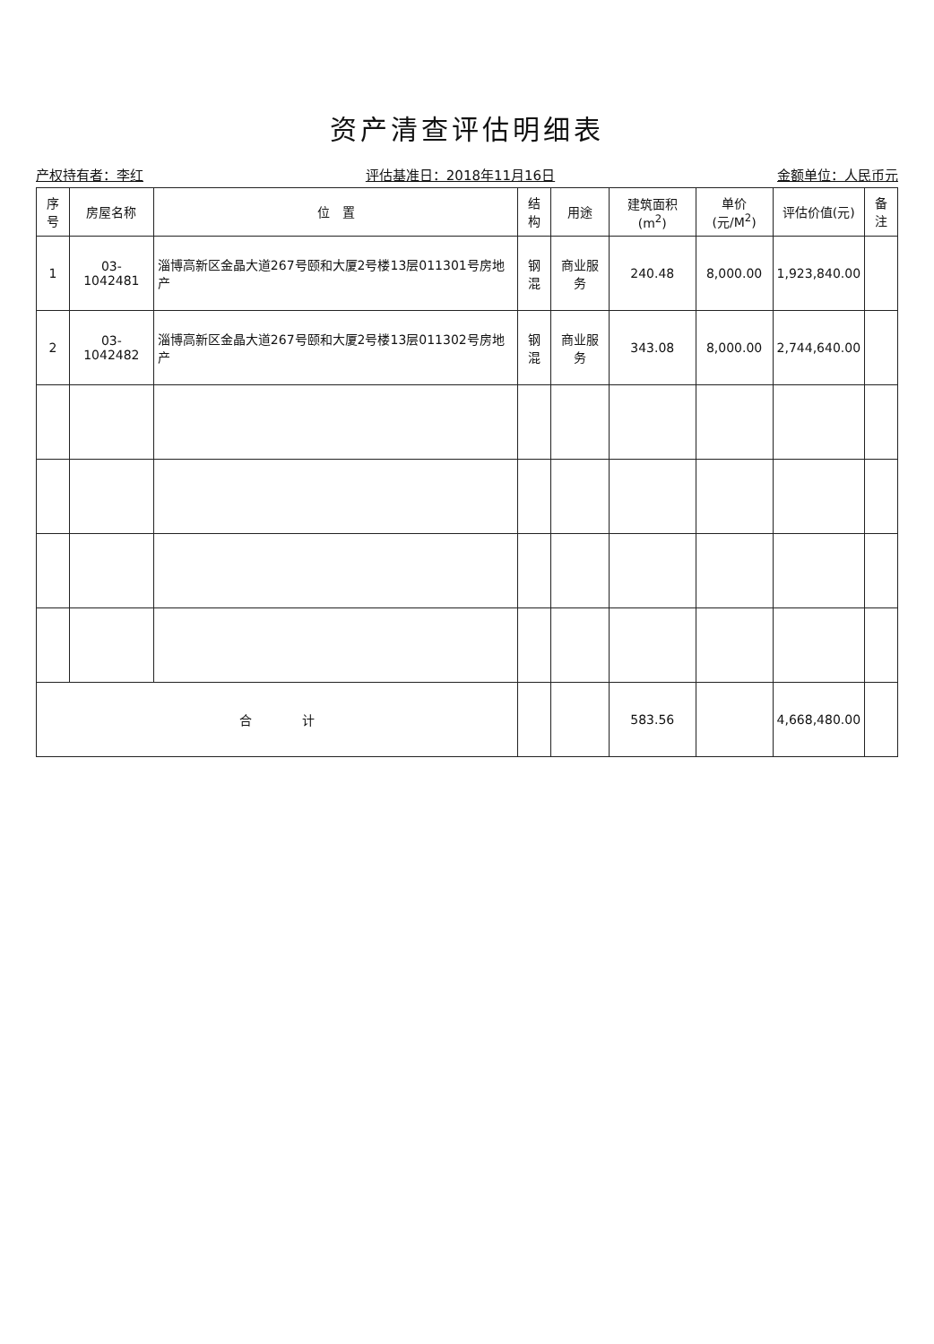资产清查评估明细表
产权持有者：李红 评估基准日：2018年11月16日 金额单位：人民币元
| 序号 | 房屋名称 | 位 置 | 结构 | 用途 | 建筑面积(m<sup>2</sup>) | 单价(元/M<sup>2</sup>) | 评估价值(元) | 备注 |
| --- | --- | --- | --- | --- | --- | --- | --- | --- |
| 1 | 03-1042481 | 淄博高新区金晶大道267号颐和大厦2号楼13层011301号房地产 | 钢混 | 商业服务 | 240.48 | 8,000.00 | 1,923,840.00 | |
| 2 | 03-1042482 | 淄博高新区金晶大道267号颐和大厦2号楼13层011302号房地产 | 钢混 | 商业服务 | 343.08 | 8,000.00 | 2,744,640.00 | |
| 合 计 | | | | | 583.56 | | 4,668,480.00 | |